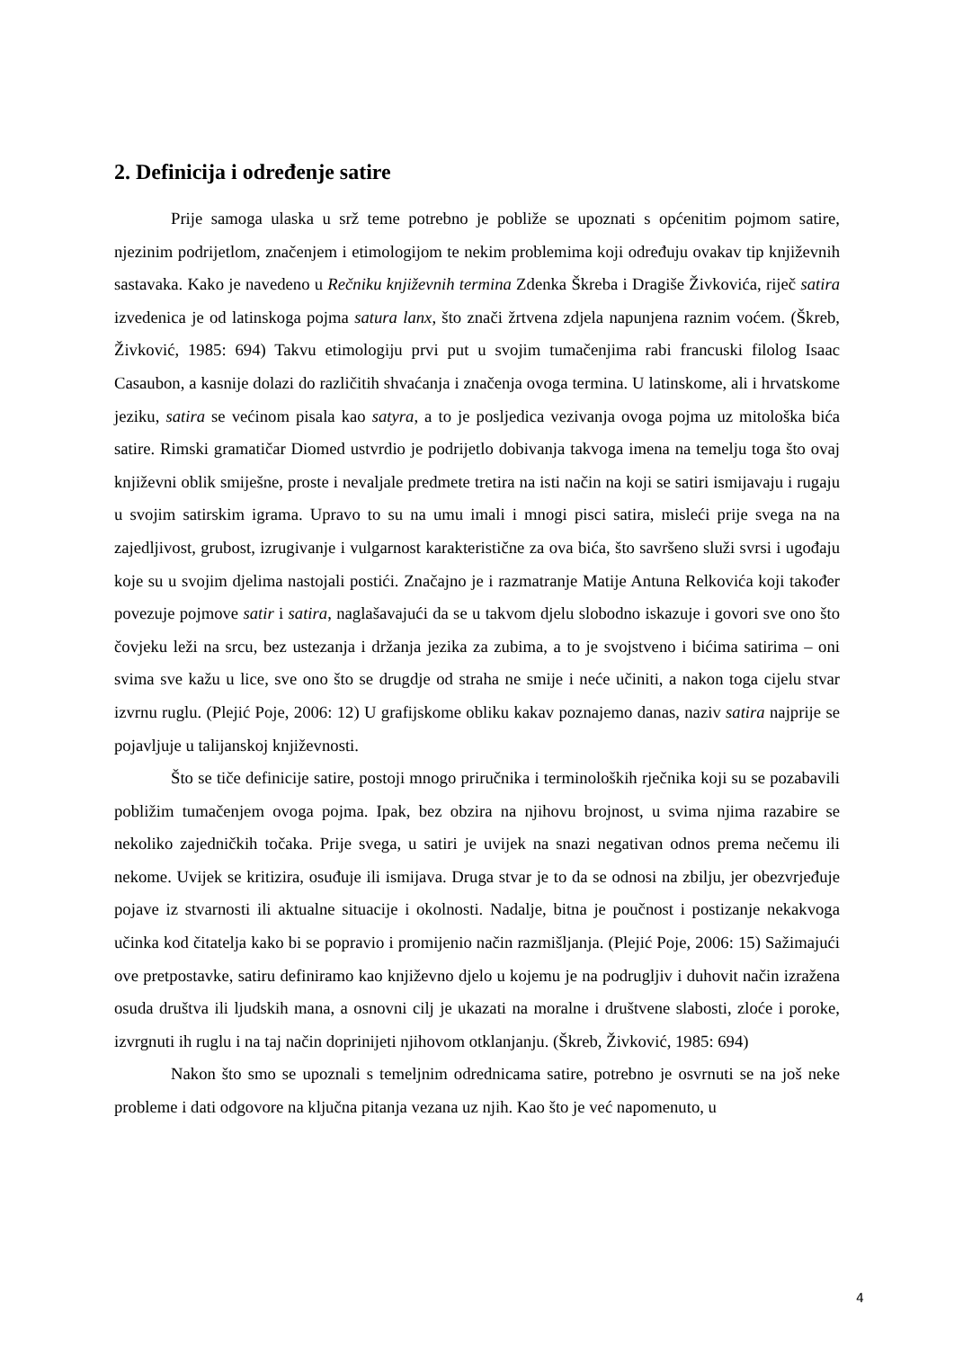2. Definicija i određenje satire
Prije samoga ulaska u srž teme potrebno je pobliže se upoznati s općenitim pojmom satire, njezinim podrijetlom, značenjem i etimologijom te nekim problemima koji određuju ovakav tip književnih sastavaka. Kako je navedeno u Rečniku književnih termina Zdenka Škreba i Dragiše Živkovića, riječ satira izvedenica je od latinskoga pojma satura lanx, što znači žrtvena zdjela napunjena raznim voćem. (Škreb, Živković, 1985: 694) Takvu etimologiju prvi put u svojim tumačenjima rabi francuski filolog Isaac Casaubon, a kasnije dolazi do različitih shvaćanja i značenja ovoga termina. U latinskome, ali i hrvatskome jeziku, satira se većinom pisala kao satyra, a to je posljedica vezivanja ovoga pojma uz mitološka bića satire. Rimski gramatičar Diomed ustvrdio je podrijetlo dobivanja takvoga imena na temelju toga što ovaj književni oblik smiješne, proste i nevaljale predmete tretira na isti način na koji se satiri ismijavaju i rugaju u svojim satirskim igrama. Upravo to su na umu imali i mnogi pisci satira, misleći prije svega na na zajedljivost, grubost, izrugivanje i vulgarnost karakteristične za ova bića, što savršeno služi svrsi i ugođaju koje su u svojim djelima nastojali postići. Značajno je i razmatranje Matije Antuna Relkovića koji također povezuje pojmove satir i satira, naglašavajući da se u takvom djelu slobodno iskazuje i govori sve ono što čovjeku leži na srcu, bez ustezanja i držanja jezika za zubima, a to je svojstveno i bićima satirima – oni svima sve kažu u lice, sve ono što se drugdje od straha ne smije i neće učiniti, a nakon toga cijelu stvar izvrnu ruglu. (Plejić Poje, 2006: 12) U grafijskome obliku kakav poznajemo danas, naziv satira najprije se pojavljuje u talijanskoj književnosti.
Što se tiče definicije satire, postoji mnogo priručnika i terminoloških rječnika koji su se pozabavili pobližim tumačenjem ovoga pojma. Ipak, bez obzira na njihovu brojnost, u svima njima razabire se nekoliko zajedničkih točaka. Prije svega, u satiri je uvijek na snazi negativan odnos prema nečemu ili nekome. Uvijek se kritizira, osuđuje ili ismijava. Druga stvar je to da se odnosi na zbilju, jer obezvrjeđuje pojave iz stvarnosti ili aktualne situacije i okolnosti. Nadalje, bitna je poučnost i postizanje nekakvoga učinka kod čitatelja kako bi se popravio i promijenio način razmišljanja. (Plejić Poje, 2006: 15) Sažimajući ove pretpostavke, satiru definiramo kao književno djelo u kojemu je na podrugljiv i duhovit način izražena osuda društva ili ljudskih mana, a osnovni cilj je ukazati na moralne i društvene slabosti, zloće i poroke, izvrgnuti ih ruglu i na taj način doprinijeti njihovom otklanjanju. (Škreb, Živković, 1985: 694)
Nakon što smo se upoznali s temeljnim odrednicama satire, potrebno je osvrnuti se na još neke probleme i dati odgovore na ključna pitanja vezana uz njih. Kao što je već napomenuto, u
4